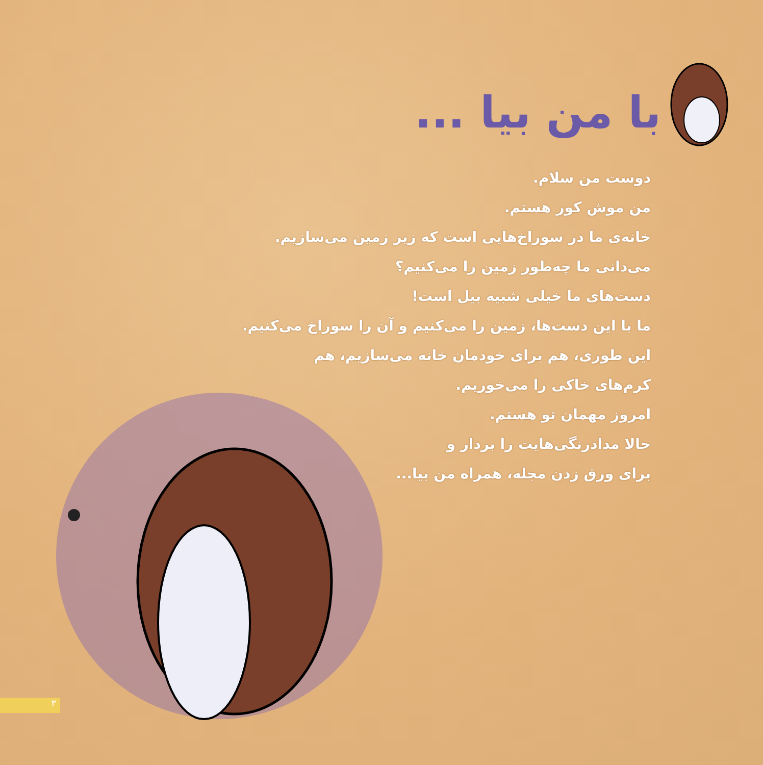با من بیا ...
دوست من سلام.
من موش کور هستم.
خانه‌ی ما در سوراخ‌هایی است که زیر زمین می‌سازیم.
می‌دانی ما چه‌طور زمین را می‌کنیم؟
دست‌های ما خیلی شبیه بیل است!
ما با این دست‌ها، زمین را می‌کنیم و آن را سوراخ می‌کنیم.
این طوری، هم برای خودمان خانه می‌سازیم، هم
کرم‌های خاکی را می‌خوریم.
امروز مهمان تو هستم.
حالا مدادرنگی‌هایت را بردار و
برای ورق زدن مجله، همراه من بیا...
۳